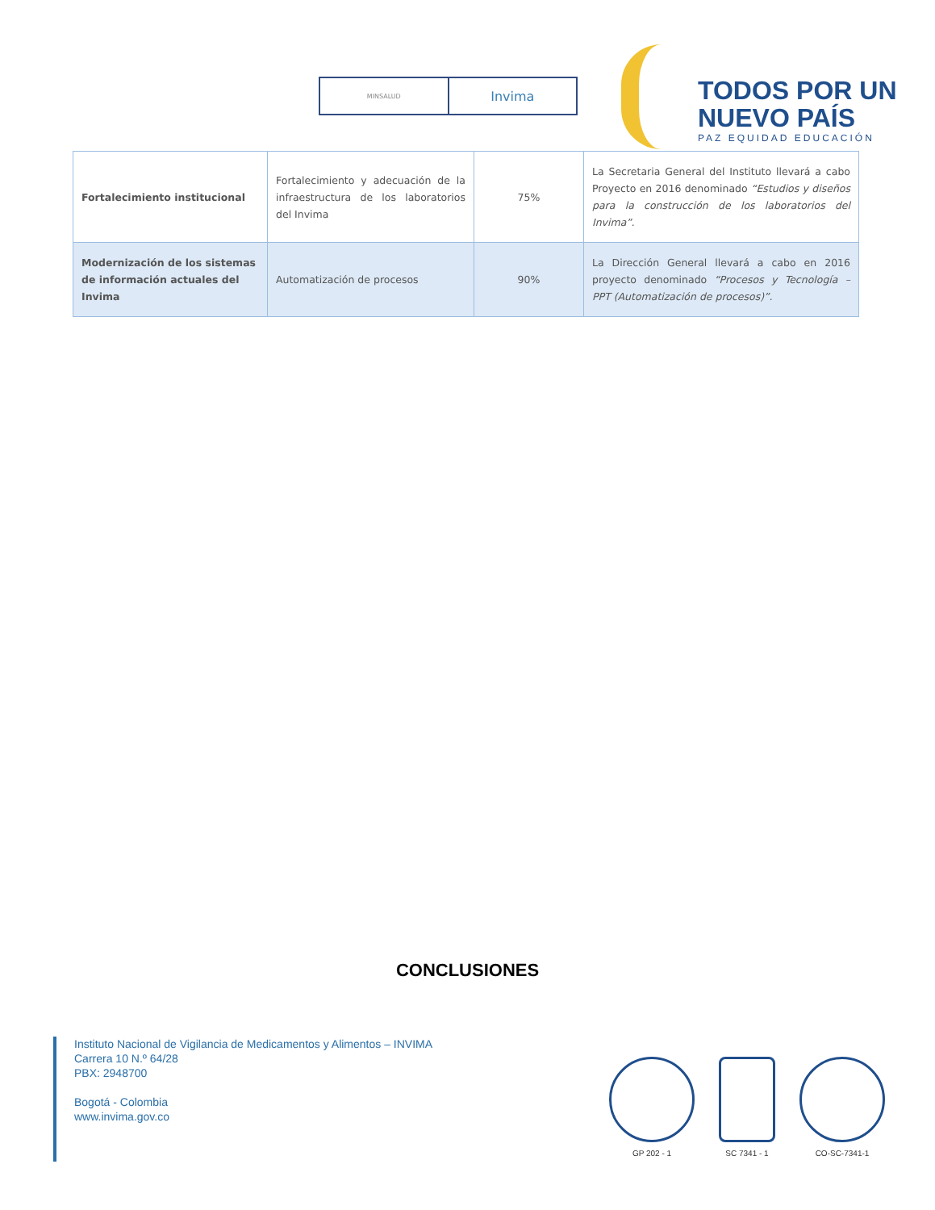MINSALUD
Invima
TODOS POR UN
NUEVO PAÍS
PAZ EQUIDAD EDUCACIÓN
| Fortalecimiento institucional | Fortalecimiento y adecuación de la infraestructura de los laboratorios del Invima | 75% | La Secretaria General del Instituto llevará a cabo Proyecto en 2016 denominado “Estudios y diseños para la construcción de los laboratorios del Invima” . |
| Modernización de los sistemas de información actuales del Invima | Automatización de procesos | 90% | La Dirección General llevará a cabo en 2016 proyecto denominado “Procesos y Tecnología – PPT (Automatización de procesos)”. |
CONCLUSIONES
Instituto Nacional de Vigilancia de Medicamentos y Alimentos – INVIMA
Carrera 10 N.º 64/28
PBX: 2948700
Bogotá - Colombia
www.invima.gov.co
GP 202 - 1 SC 7341 - 1 CO-SC-7341-1